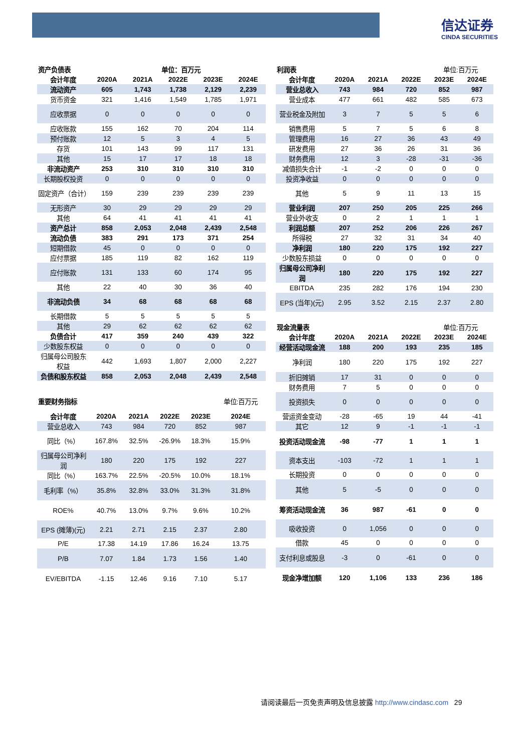信达证券
CINDA SECURITIES
| 资产负债表 | | | 单位：百万元 | | |
| 会计年度 | 2020A | 2021A | 2022E | 2023E | 2024E |
| 流动资产 | 605 | 1,743 | 1,738 | 2,129 | 2,239 |
| 货币资金 | 321 | 1,416 | 1,549 | 1,785 | 1,971 |
| 应收票据 | 0 | 0 | 0 | 0 | 0 |
| 应收账款 | 155 | 162 | 70 | 204 | 114 |
| 预付账款 | 12 | 5 | 3 | 4 | 5 |
| 存货 | 101 | 143 | 99 | 117 | 131 |
| 其他 | 15 | 17 | 17 | 18 | 18 |
| 非流动资产 | 253 | 310 | 310 | 310 | 310 |
| 长期股权投资 | 0 | 0 | 0 | 0 | 0 |
| 固定资产（合计） | 159 | 239 | 239 | 239 | 239 |
| 无形资产 | 30 | 29 | 29 | 29 | 29 |
| 其他 | 64 | 41 | 41 | 41 | 41 |
| 资产总计 | 858 | 2,053 | 2,048 | 2,439 | 2,548 |
| 流动负债 | 383 | 291 | 173 | 371 | 254 |
| 短期借款 | 45 | 0 | 0 | 0 | 0 |
| 应付票据 | 185 | 119 | 82 | 162 | 119 |
| 应付账款 | 131 | 133 | 60 | 174 | 95 |
| 其他 | 22 | 40 | 30 | 36 | 40 |
| 非流动负债 | 34 | 68 | 68 | 68 | 68 |
| 长期借款 | 5 | 5 | 5 | 5 | 5 |
| 其他 | 29 | 62 | 62 | 62 | 62 |
| 负债合计 | 417 | 359 | 240 | 439 | 322 |
| 少数股东权益 | 0 | 0 | 0 | 0 | 0 |
| 归属母公司股东权益 | 442 | 1,693 | 1,807 | 2,000 | 2,227 |
| 负债和股东权益 | 858 | 2,053 | 2,048 | 2,439 | 2,548 |
| 重要财务指标 | | | | | 单位:百万元 |
| 会计年度 | 2020A | 2021A | 2022E | 2023E | 2024E |
| 营业总收入 | 743 | 984 | 720 | 852 | 987 |
| 同比（%） | 167.8% | 32.5% | -26.9% | 18.3% | 15.9% |
| 归属母公司净利润 | 180 | 220 | 175 | 192 | 227 |
| 同比（%） | 163.7% | 22.5% | -20.5% | 10.0% | 18.1% |
| 毛利率（%） | 35.8% | 32.8% | 33.0% | 31.3% | 31.8% |
| ROE% | 40.7% | 13.0% | 9.7% | 9.6% | 10.2% |
| EPS (摊薄)(元) | 2.21 | 2.71 | 2.15 | 2.37 | 2.80 |
| P/E | 17.38 | 14.19 | 17.86 | 16.24 | 13.75 |
| P/B | 7.07 | 1.84 | 1.73 | 1.56 | 1.40 |
| EV/EBITDA | -1.15 | 12.46 | 9.16 | 7.10 | 5.17 |
| 利润表 | | | | 单位:百万元 | |
| 会计年度 | 2020A | 2021A | 2022E | 2023E | 2024E |
| 营业总收入 | 743 | 984 | 720 | 852 | 987 |
| 营业成本 | 477 | 661 | 482 | 585 | 673 |
| 营业税金及附加 | 3 | 7 | 5 | 5 | 6 |
| 销售费用 | 5 | 7 | 5 | 6 | 8 |
| 管理费用 | 16 | 27 | 36 | 43 | 49 |
| 研发费用 | 27 | 36 | 26 | 31 | 36 |
| 财务费用 | 12 | 3 | -28 | -31 | -36 |
| 减值损失合计 | -1 | -2 | 0 | 0 | 0 |
| 投资净收益 | 0 | 0 | 0 | 0 | 0 |
| 其他 | 5 | 9 | 11 | 13 | 15 |
| 营业利润 | 207 | 250 | 205 | 225 | 266 |
| 营业外收支 | 0 | 2 | 1 | 1 | 1 |
| 利润总额 | 207 | 252 | 206 | 226 | 267 |
| 所得税 | 27 | 32 | 31 | 34 | 40 |
| 净利润 | 180 | 220 | 175 | 192 | 227 |
| 少数股东损益 | 0 | 0 | 0 | 0 | 0 |
| 归属母公司净利润 | 180 | 220 | 175 | 192 | 227 |
| EBITDA | 235 | 282 | 176 | 194 | 230 |
| EPS (当年)(元) | 2.95 | 3.52 | 2.15 | 2.37 | 2.80 |
| 现金流量表 | | | | 单位:百万元 | |
| 会计年度 | 2020A | 2021A | 2022E | 2023E | 2024E |
| 经营活动现金流 | 188 | 200 | 193 | 235 | 185 |
| 净利润 | 180 | 220 | 175 | 192 | 227 |
| 折旧摊销 | 17 | 31 | 0 | 0 | 0 |
| 财务费用 | 7 | 5 | 0 | 0 | 0 |
| 投资损失 | 0 | 0 | 0 | 0 | 0 |
| 营运资金变动 | -28 | -65 | 19 | 44 | -41 |
| 其它 | 12 | 9 | -1 | -1 | -1 |
| 投资活动现金流 | -98 | -77 | 1 | 1 | 1 |
| 资本支出 | -103 | -72 | 1 | 1 | 1 |
| 长期投资 | 0 | 0 | 0 | 0 | 0 |
| 其他 | 5 | -5 | 0 | 0 | 0 |
| 筹资活动现金流 | 36 | 987 | -61 | 0 | 0 |
| 吸收投资 | 0 | 1,056 | 0 | 0 | 0 |
| 借款 | 45 | 0 | 0 | 0 | 0 |
| 支付利息或股息 | -3 | 0 | -61 | 0 | 0 |
| 现金净增加额 | 120 | 1,106 | 133 | 236 | 186 |
请阅读最后一页免责声明及信息披露 http://www.cindasc.com 29